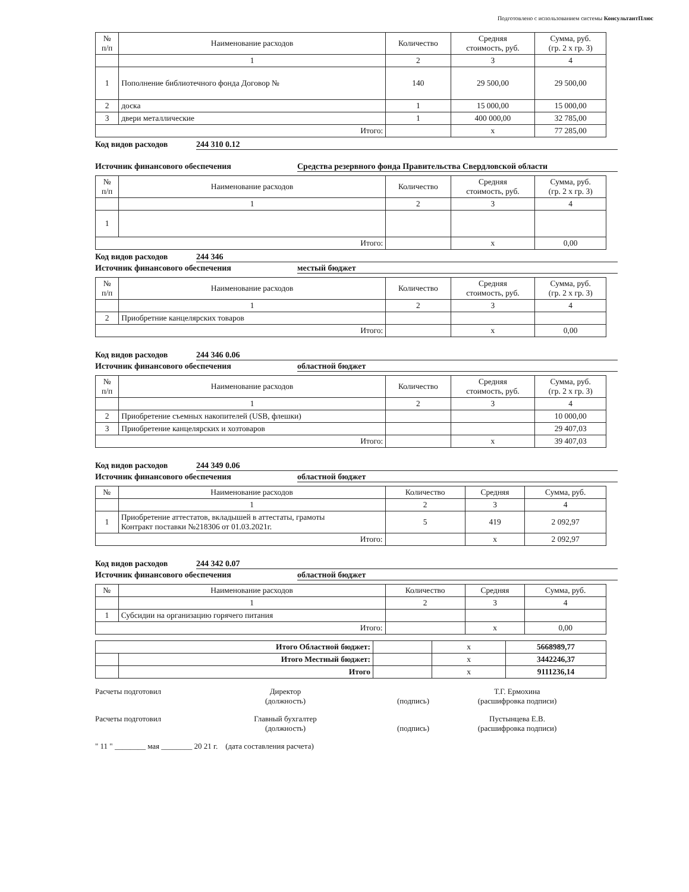Подготовлено с использованием системы КонсультантПлюс
| № п/п | Наименование расходов | Количество | Средняя стоимость, руб. | Сумма, руб. (гр. 2 x гр. 3) |
| --- | --- | --- | --- | --- |
| | 1 | 2 | 3 | 4 |
| 1 | Пополнение библиотечного фонда Договор № | 140 | 29 500,00 | 29 500,00 |
| 2 | доска | 1 | 15 000,00 | 15 000,00 |
| 3 | двери металлические | 1 | 400 000,00 | 32 785,00 |
| Итого: | | | x | 77 285,00 |
Код видов расходов 244 310 0.12
Источник финансового обеспечения Средства резервного фонда Правительства Свердловской области
| № п/п | Наименование расходов | Количество | Средняя стоимость, руб. | Сумма, руб. (гр. 2 x гр. 3) |
| --- | --- | --- | --- | --- |
| | 1 | 2 | 3 | 4 |
| 1 | | | | |
| Итого: | | | x | 0,00 |
Код видов расходов 244 346
Источник финансового обеспечения местый бюджет
| № п/п | Наименование расходов | Количество | Средняя стоимость, руб. | Сумма, руб. (гр. 2 x гр. 3) |
| --- | --- | --- | --- | --- |
| | 1 | 2 | 3 | 4 |
| 2 | Приобретние канцелярских товаров | | | |
| Итого: | | | x | 0,00 |
Код видов расходов 244 346 0.06
Источник финансового обеспечения областной бюджет
| № п/п | Наименование расходов | Количество | Средняя стоимость, руб. | Сумма, руб. (гр. 2 x гр. 3) |
| --- | --- | --- | --- | --- |
| | 1 | 2 | 3 | 4 |
| 2 | Приобретение съемных накопителей (USB, флешки) | | | 10 000,00 |
| 3 | Приобретение канцелярских и хозтоваров | | | 29 407,03 |
| Итого: | | | x | 39 407,03 |
Код видов расходов 244 349 0.06
Источник финансового обеспечения областной бюджет
| № | Наименование расходов | Количество | Средняя | Сумма, руб. |
| --- | --- | --- | --- | --- |
| | 1 | 2 | 3 | 4 |
| 1 | Приобретение аттестатов, вкладышей в аттестаты, грамоты Контракт поставки №218306 от 01.03.2021г. | 5 | 419 | 2 092,97 |
| Итого: | | | x | 2 092,97 |
Код видов расходов 244 342 0.07
Источник финансового обеспечения областной бюджет
| № | Наименование расходов | Количество | Средняя | Сумма, руб. |
| --- | --- | --- | --- | --- |
| | 1 | 2 | 3 | 4 |
| 1 | Субсидии на организацию горячего питания | | | |
| Итого: | | | x | 0,00 |
| Итого Областной бюджет: | | | x | 5668989,77 |
| | Итого Местный бюджет: | | x | 3442246,37 |
| | Итого | | x | 9111236,14 |
Расчеты подготовил Директор
(должность)
(подпись) Т.Г. Ермохина
(расшифровка подписи)
Расчеты подготовил Главный бухгалтер
(должность)
(подпись) Пустынцева Е.В.
(расшифровка подписи)
" 11 " ________ мая ________ 20 21 г. (дата составления расчета)